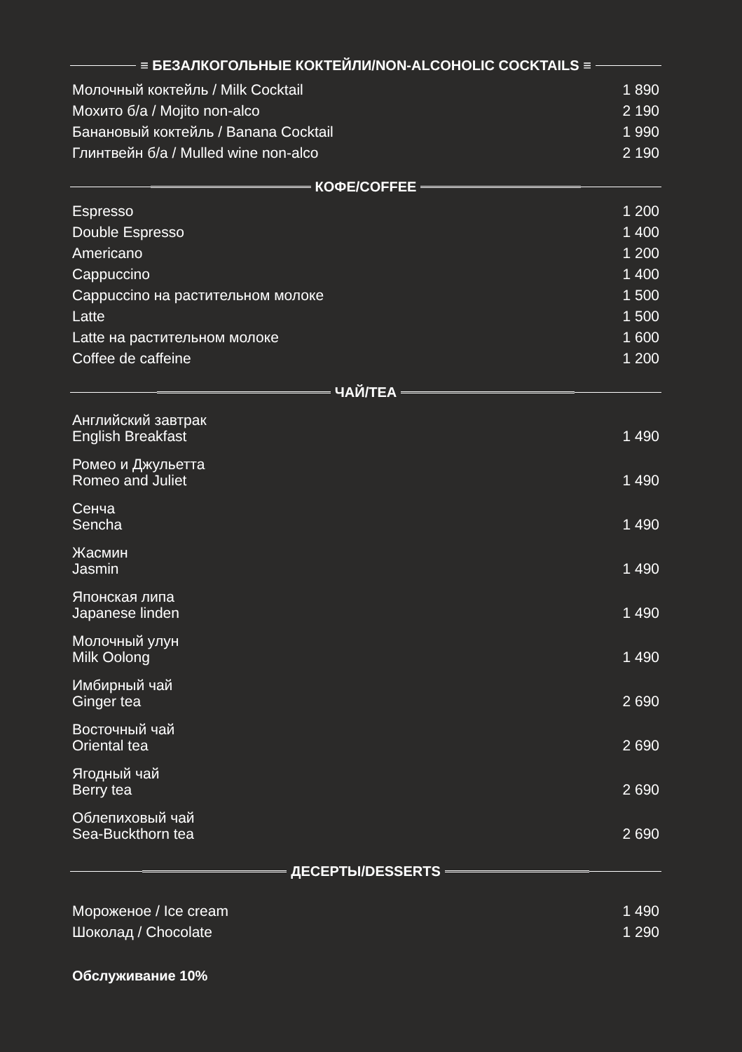≡ БЕЗАЛКОГОЛЬНЫЕ КОКТЕЙЛИ/NON-ALCOHOLIC COCKTAILS ≡
| Молочный коктейль / Milk Cocktail | 1 890 |
| Мохито б/а / Mojito non-alco | 2 190 |
| Банановый коктейль / Banana Cocktail | 1 990 |
| Глинтвейн б/а / Mulled wine non-alco | 2 190 |
КОФЕ/COFFEE
| Espresso | 1 200 |
| Double Espresso | 1 400 |
| Americano | 1 200 |
| Cappuccino | 1 400 |
| Cappuccino на растительном молоке | 1 500 |
| Latte | 1 500 |
| Latte на растительном молоке | 1 600 |
| Coffee de caffeine | 1 200 |
ЧАЙ/TEA
| Английский завтрак English Breakfast | 1 490 |
| Ромео и Джульетта Romeo and Juliet | 1 490 |
| Сенча Sencha | 1 490 |
| Жасмин Jasmin | 1 490 |
| Японская липа Japanese linden | 1 490 |
| Молочный улун Milk Oolong | 1 490 |
| Имбирный чай Ginger tea | 2 690 |
| Восточный чай Oriental tea | 2 690 |
| Ягодный чай Berry tea | 2 690 |
| Облепиховый чай Sea-Buckthorn tea | 2 690 |
ДЕСЕРТЫ/DESSERTS
| Мороженое / Ice cream | 1 490 |
| Шоколад / Chocolate | 1 290 |
Обслуживание 10%